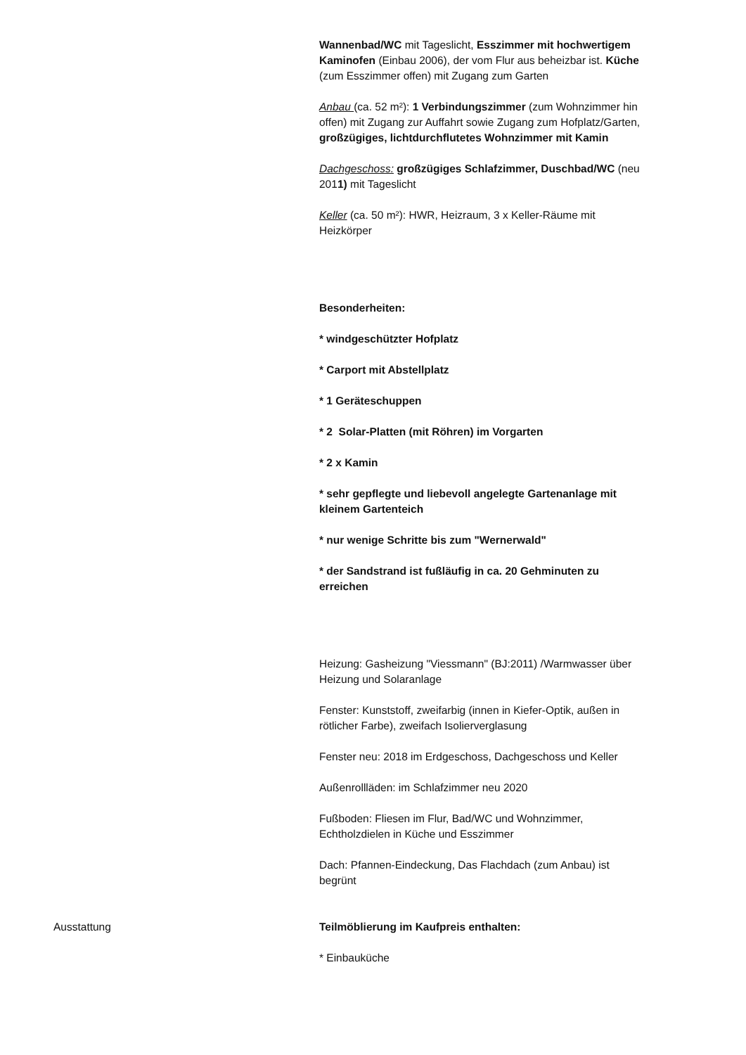Wannenbad/WC mit Tageslicht, Esszimmer mit hochwertigem Kaminofen (Einbau 2006), der vom Flur aus beheizbar ist. Küche (zum Esszimmer offen) mit Zugang zum Garten
Anbau (ca. 52 m²): 1 Verbindungszimmer (zum Wohnzimmer hin offen) mit Zugang zur Auffahrt sowie Zugang zum Hofplatz/Garten, großzügiges, lichtdurchflutetes Wohnzimmer mit Kamin
Dachgeschoss: großzügiges Schlafzimmer, Duschbad/WC (neu 2011) mit Tageslicht
Keller (ca. 50 m²): HWR, Heizraum, 3 x Keller-Räume mit Heizkörper
Besonderheiten:
* windgeschützter Hofplatz
* Carport mit Abstellplatz
* 1 Geräteschuppen
* 2 Solar-Platten (mit Röhren) im Vorgarten
* 2 x Kamin
* sehr gepflegte und liebevoll angelegte Gartenanlage mit kleinem Gartenteich
* nur wenige Schritte bis zum "Wernerwald"
* der Sandstrand ist fußläufig in ca. 20 Gehminuten zu erreichen
Heizung: Gasheizung "Viessmann" (BJ:2011) /Warmwasser über Heizung und Solaranlage
Fenster: Kunststoff, zweifarbig (innen in Kiefer-Optik, außen in rötlicher Farbe), zweifach Isolierverglasung
Fenster neu: 2018 im Erdgeschoss, Dachgeschoss und Keller
Außenrollläden: im Schlafzimmer neu 2020
Fußboden: Fliesen im Flur, Bad/WC und Wohnzimmer, Echtholzdielen in Küche und Esszimmer
Dach: Pfannen-Eindeckung, Das Flachdach (zum Anbau) ist begrünt
Ausstattung Teilmöblierung im Kaufpreis enthalten:
* Einbauküche